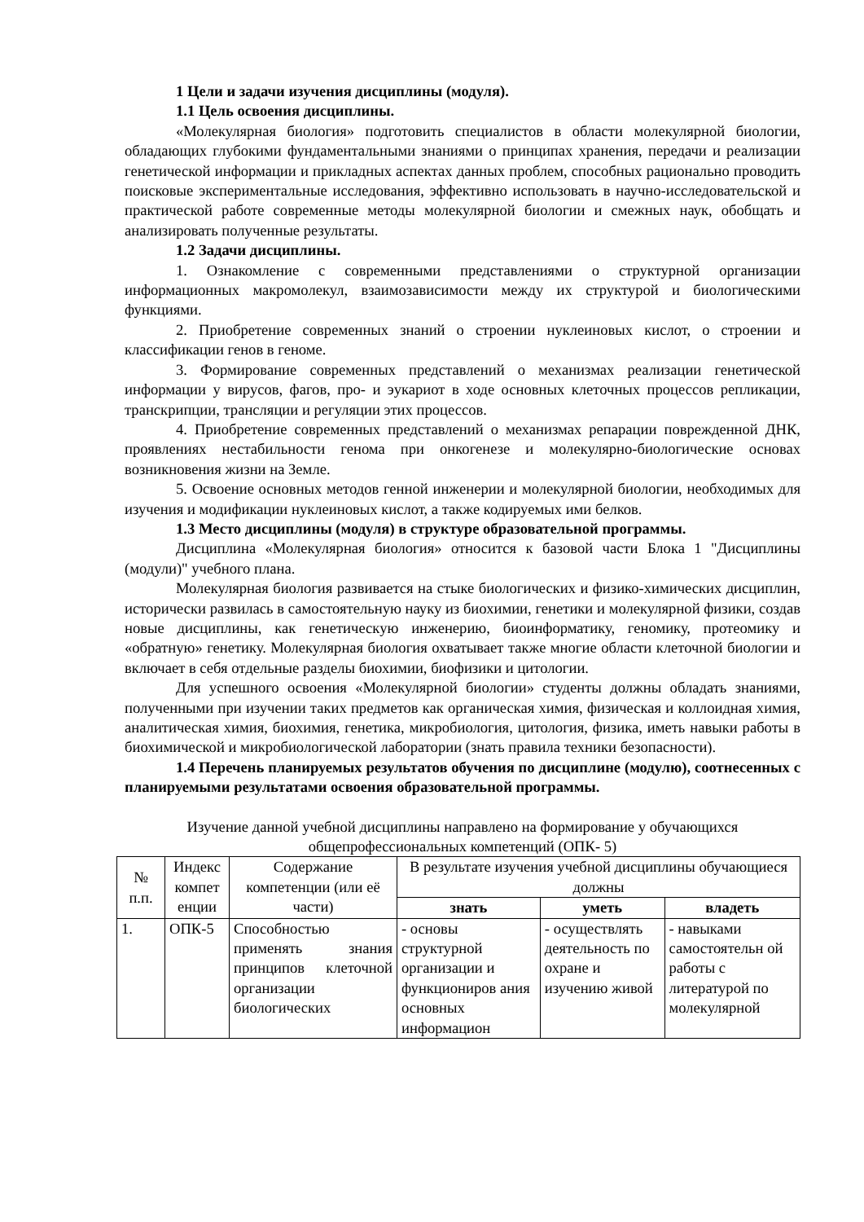1 Цели и задачи изучения дисциплины (модуля).
1.1 Цель освоения дисциплины.
«Молекулярная биология» подготовить специалистов в области молекулярной биологии, обладающих глубокими фундаментальными знаниями о принципах хранения, передачи и реализации генетической информации и прикладных аспектах данных проблем, способных рационально проводить поисковые экспериментальные исследования, эффективно использовать в научно-исследовательской и практической работе современные методы молекулярной биологии и смежных наук, обобщать и анализировать полученные результаты.
1.2 Задачи дисциплины.
1. Ознакомление с современными представлениями о структурной организации информационных макромолекул, взаимозависимости между их структурой и биологическими функциями.
2. Приобретение современных знаний о строении нуклеиновых кислот, о строении и классификации генов в геноме.
3. Формирование современных представлений о механизмах реализации генетической информации у вирусов, фагов, про- и эукариот в ходе основных клеточных процессов репликации, транскрипции, трансляции и регуляции этих процессов.
4. Приобретение современных представлений о механизмах репарации поврежденной ДНК, проявлениях нестабильности генома при онкогенезе и молекулярно-биологические основах возникновения жизни на Земле.
5. Освоение основных методов генной инженерии и молекулярной биологии, необходимых для изучения и модификации нуклеиновых кислот, а также кодируемых ими белков.
1.3 Место дисциплины (модуля) в структуре образовательной программы.
Дисциплина «Молекулярная биология» относится к базовой части Блока 1 "Дисциплины (модули)" учебного плана.
Молекулярная биология развивается на стыке биологических и физико-химических дисциплин, исторически развилась в самостоятельную науку из биохимии, генетики и молекулярной физики, создав новые дисциплины, как генетическую инженерию, биоинформатику, геномику, протеомику и «обратную» генетику. Молекулярная биология охватывает также многие области клеточной биологии и включает в себя отдельные разделы биохимии, биофизики и цитологии.
Для успешного освоения «Молекулярной биологии» студенты должны обладать знаниями, полученными при изучении таких предметов как органическая химия, физическая и коллоидная химия, аналитическая химия, биохимия, генетика, микробиология, цитология, физика, иметь навыки работы в биохимической и микробиологической лаборатории (знать правила техники безопасности).
1.4 Перечень планируемых результатов обучения по дисциплине (модулю), соотнесенных с планируемыми результатами освоения образовательной программы.
Изучение данной учебной дисциплины направлено на формирование у обучающихся общепрофессиональных компетенций (ОПК- 5)
| № п.п. | Индекс компет енции | Содержание компетенции (или её части) | В результате изучения учебной дисциплины обучающиеся должны | | |
| --- | --- | --- | --- | --- | --- |
| | | | знать | уметь | владеть |
| 1. | ОПК-5 | Способностью применять знания принципов клеточной организации биологических | - основы структурной организации и функциониров ания основных информацион | - осуществлять деятельность по охране и изучению живой | - навыками самостоятельн ой работы с литературой по молекулярной |